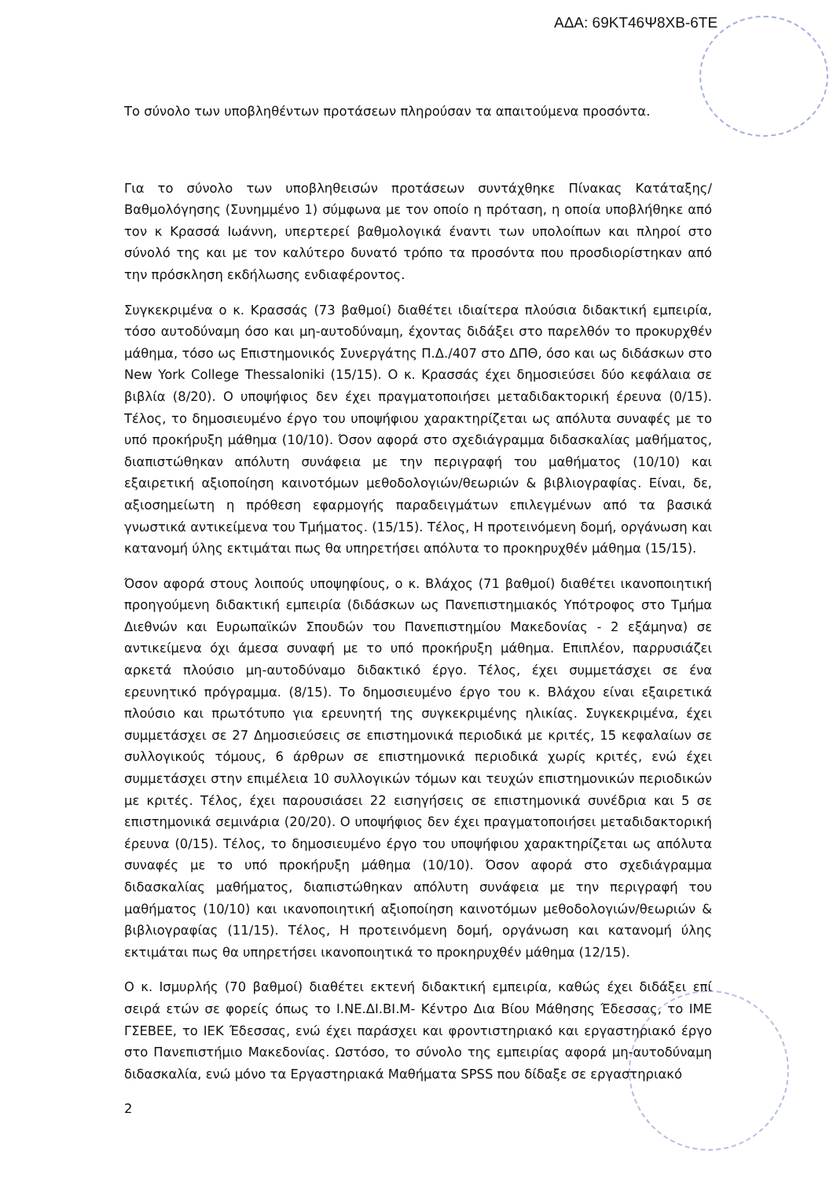ΑΔΑ: 69ΚΤ46Ψ8ΧΒ-6ΤΕ
Το σύνολο των υποβληθέντων προτάσεων πληρούσαν τα απαιτούμενα προσόντα.
Για το σύνολο των υποβληθεισών προτάσεων συντάχθηκε Πίνακας Κατάταξης/Βαθμολόγησης (Συνημμένο 1) σύμφωνα με τον οποίο η πρόταση, η οποία υποβλήθηκε από τον κ Κρασσά Ιωάννη, υπερτερεί βαθμολογικά έναντι των υπολοίπων και πληροί στο σύνολό της και με τον καλύτερο δυνατό τρόπο τα προσόντα που προσδιορίστηκαν από την πρόσκληση εκδήλωσης ενδιαφέροντος.
Συγκεκριμένα ο κ. Κρασσάς (73 βαθμοί) διαθέτει ιδιαίτερα πλούσια διδακτική εμπειρία, τόσο αυτοδύναμη όσο και μη-αυτοδύναμη, έχοντας διδάξει στο παρελθόν το προκυρχθέν μάθημα, τόσο ως Επιστημονικός Συνεργάτης Π.Δ./407 στο ΔΠΘ, όσο και ως διδάσκων στο New York College Thessaloniki (15/15). Ο κ. Κρασσάς έχει δημοσιεύσει δύο κεφάλαια σε βιβλία (8/20). Ο υποψήφιος δεν έχει πραγματοποιήσει μεταδιδακτορική έρευνα (0/15). Τέλος, το δημοσιευμένο έργο του υποψήφιου χαρακτηρίζεται ως απόλυτα συναφές με το υπό προκήρυξη μάθημα (10/10). Όσον αφορά στο σχεδιάγραμμα διδασκαλίας μαθήματος, διαπιστώθηκαν απόλυτη συνάφεια με την περιγραφή του μαθήματος (10/10) και εξαιρετική αξιοποίηση καινοτόμων μεθοδολογιών/θεωριών & βιβλιογραφίας. Είναι, δε, αξιοσημείωτη η πρόθεση εφαρμογής παραδειγμάτων επιλεγμένων από τα βασικά γνωστικά αντικείμενα του Τμήματος. (15/15). Τέλος, Η προτεινόμενη δομή, οργάνωση και κατανομή ύλης εκτιμάται πως θα υπηρετήσει απόλυτα το προκηρυχθέν μάθημα (15/15).
Όσον αφορά στους λοιπούς υποψηφίους, ο κ. Βλάχος (71 βαθμοί) διαθέτει ικανοποιητική προηγούμενη διδακτική εμπειρία (διδάσκων ως Πανεπιστημιακός Υπότροφος στο Τμήμα Διεθνών και Ευρωπαϊκών Σπουδών του Πανεπιστημίου Μακεδονίας - 2 εξάμηνα) σε αντικείμενα όχι άμεσα συναφή με το υπό προκήρυξη μάθημα. Επιπλέον, παρρυσιάζει αρκετά πλούσιο μη-αυτοδύναμο διδακτικό έργο. Τέλος, έχει συμμετάσχει σε ένα ερευνητικό πρόγραμμα. (8/15). Το δημοσιευμένο έργο του κ. Βλάχου είναι εξαιρετικά πλούσιο και πρωτότυπο για ερευνητή της συγκεκριμένης ηλικίας. Συγκεκριμένα, έχει συμμετάσχει σε 27 Δημοσιεύσεις σε επιστημονικά περιοδικά με κριτές, 15 κεφαλαίων σε συλλογικούς τόμους, 6 άρθρων σε επιστημονικά περιοδικά χωρίς κριτές, ενώ έχει συμμετάσχει στην επιμέλεια 10 συλλογικών τόμων και τευχών επιστημονικών περιοδικών με κριτές. Τέλος, έχει παρουσιάσει 22 εισηγήσεις σε επιστημονικά συνέδρια και 5 σε επιστημονικά σεμινάρια (20/20). Ο υποψήφιος δεν έχει πραγματοποιήσει μεταδιδακτορική έρευνα (0/15). Τέλος, το δημοσιευμένο έργο του υποψήφιου χαρακτηρίζεται ως απόλυτα συναφές με το υπό προκήρυξη μάθημα (10/10). Όσον αφορά στο σχεδιάγραμμα διδασκαλίας μαθήματος, διαπιστώθηκαν απόλυτη συνάφεια με την περιγραφή του μαθήματος (10/10) και ικανοποιητική αξιοποίηση καινοτόμων μεθοδολογιών/θεωριών & βιβλιογραφίας (11/15). Τέλος, Η προτεινόμενη δομή, οργάνωση και κατανομή ύλης εκτιμάται πως θα υπηρετήσει ικανοποιητικά το προκηρυχθέν μάθημα (12/15).
Ο κ. Ισμυρλής (70 βαθμοί) διαθέτει εκτενή διδακτική εμπειρία, καθώς έχει διδάξει επί σειρά ετών σε φορείς όπως το Ι.ΝΕ.ΔΙ.ΒΙ.Μ- Κέντρο Δια Βίου Μάθησης Έδεσσας, το ΙΜΕ ΓΣΕΒΕΕ, το ΙΕΚ Έδεσσας, ενώ έχει παράσχει και φροντιστηριακό και εργαστηριακό έργο στο Πανεπιστήμιο Μακεδονίας. Ωστόσο, το σύνολο της εμπειρίας αφορά μη-αυτοδύναμη διδασκαλία, ενώ μόνο τα Εργαστηριακά Μαθήματα SPSS που δίδαξε σε εργαστηριακό
2